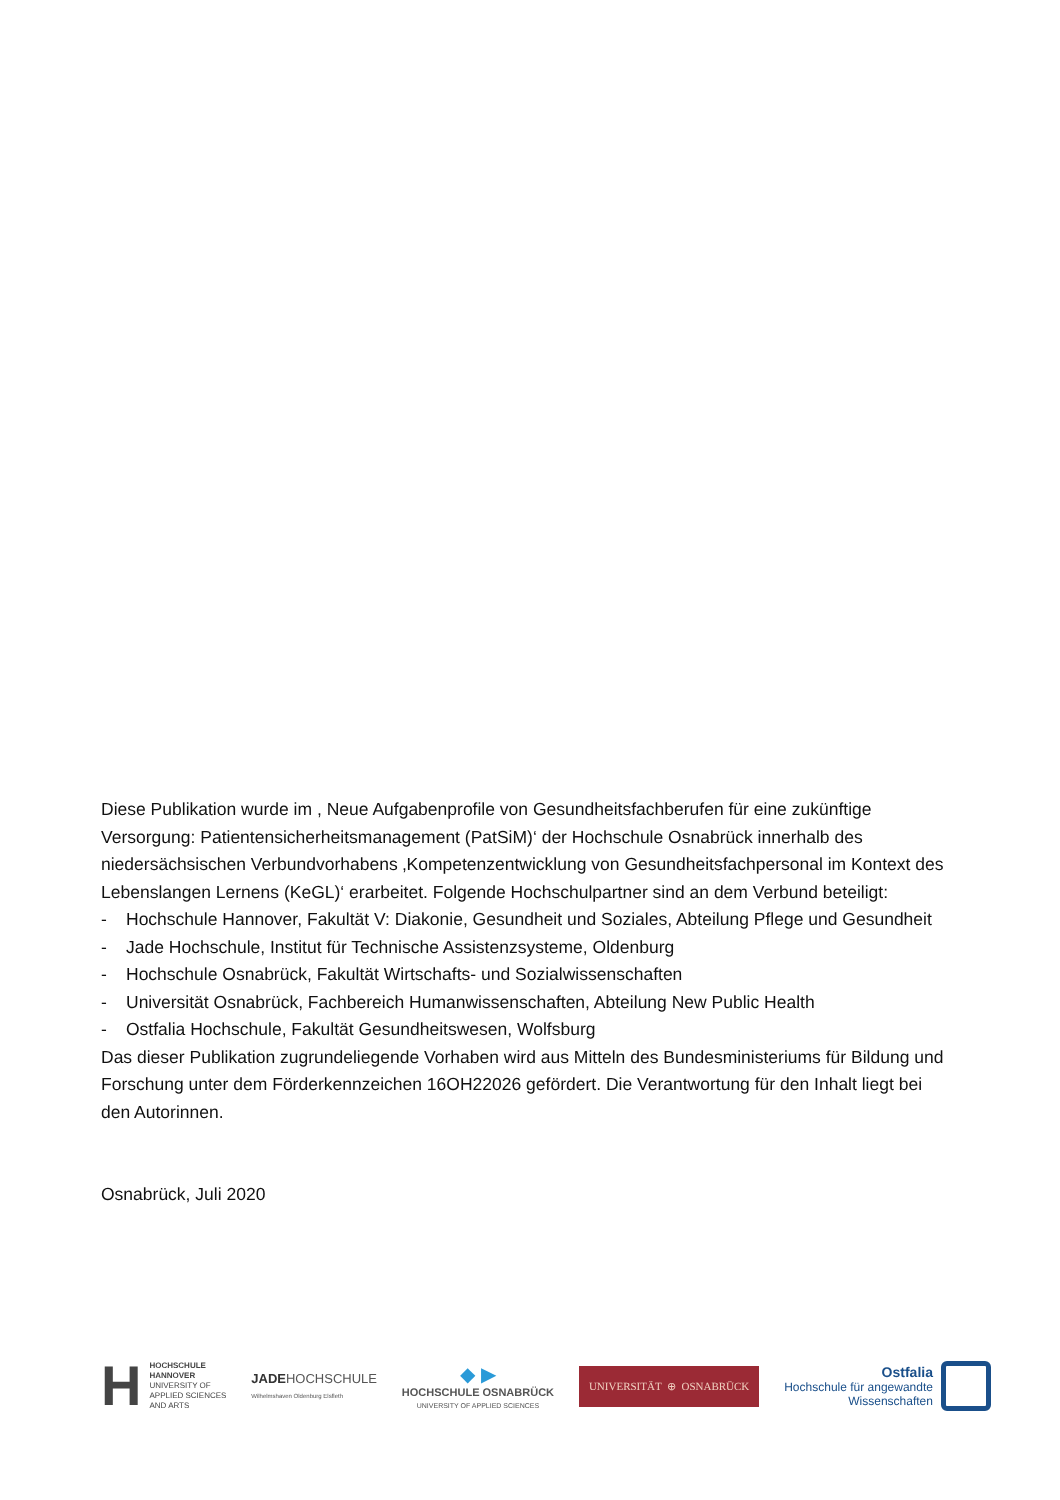Diese Publikation wurde im , Neue Aufgabenprofile von Gesundheitsfachberufen für eine zukünftige Versorgung: Patientensicherheitsmanagement (PatSiM)‘ der Hochschule Osnabrück innerhalb des niedersächsischen Verbundvorhabens ‚Kompetenzentwicklung von Gesundheitsfachpersonal im Kontext des Lebenslangen Lernens (KeGL)‘ erarbeitet. Folgende Hochschulpartner sind an dem Verbund beteiligt:
- Hochschule Hannover, Fakultät V: Diakonie, Gesundheit und Soziales, Abteilung Pflege und Gesundheit
- Jade Hochschule, Institut für Technische Assistenzsysteme, Oldenburg
- Hochschule Osnabrück, Fakultät Wirtschafts- und Sozialwissenschaften
- Universität Osnabrück, Fachbereich Humanwissenschaften, Abteilung New Public Health
- Ostfalia Hochschule, Fakultät Gesundheitswesen, Wolfsburg
Das dieser Publikation zugrundeliegende Vorhaben wird aus Mitteln des Bundesministeriums für Bildung und Forschung unter dem Förderkennzeichen 16OH22026 gefördert. Die Verantwortung für den Inhalt liegt bei den Autorinnen.
Osnabrück, Juli 2020
H HOCHSCHULE
HANNOVER
UNIVERSITY OF
APPLIED SCIENCES
AND ARTS
JADEHOCHSCHULE
Wilhelmshaven Oldenburg Elsfleth
◆ ▶
HOCHSCHULE OSNABRÜCK
UNIVERSITY OF APPLIED SCIENCES
UNIVERSITÄT ⊕ OSNABRÜCK
Ostfalia
Hochschule für angewandte
Wissenschaften